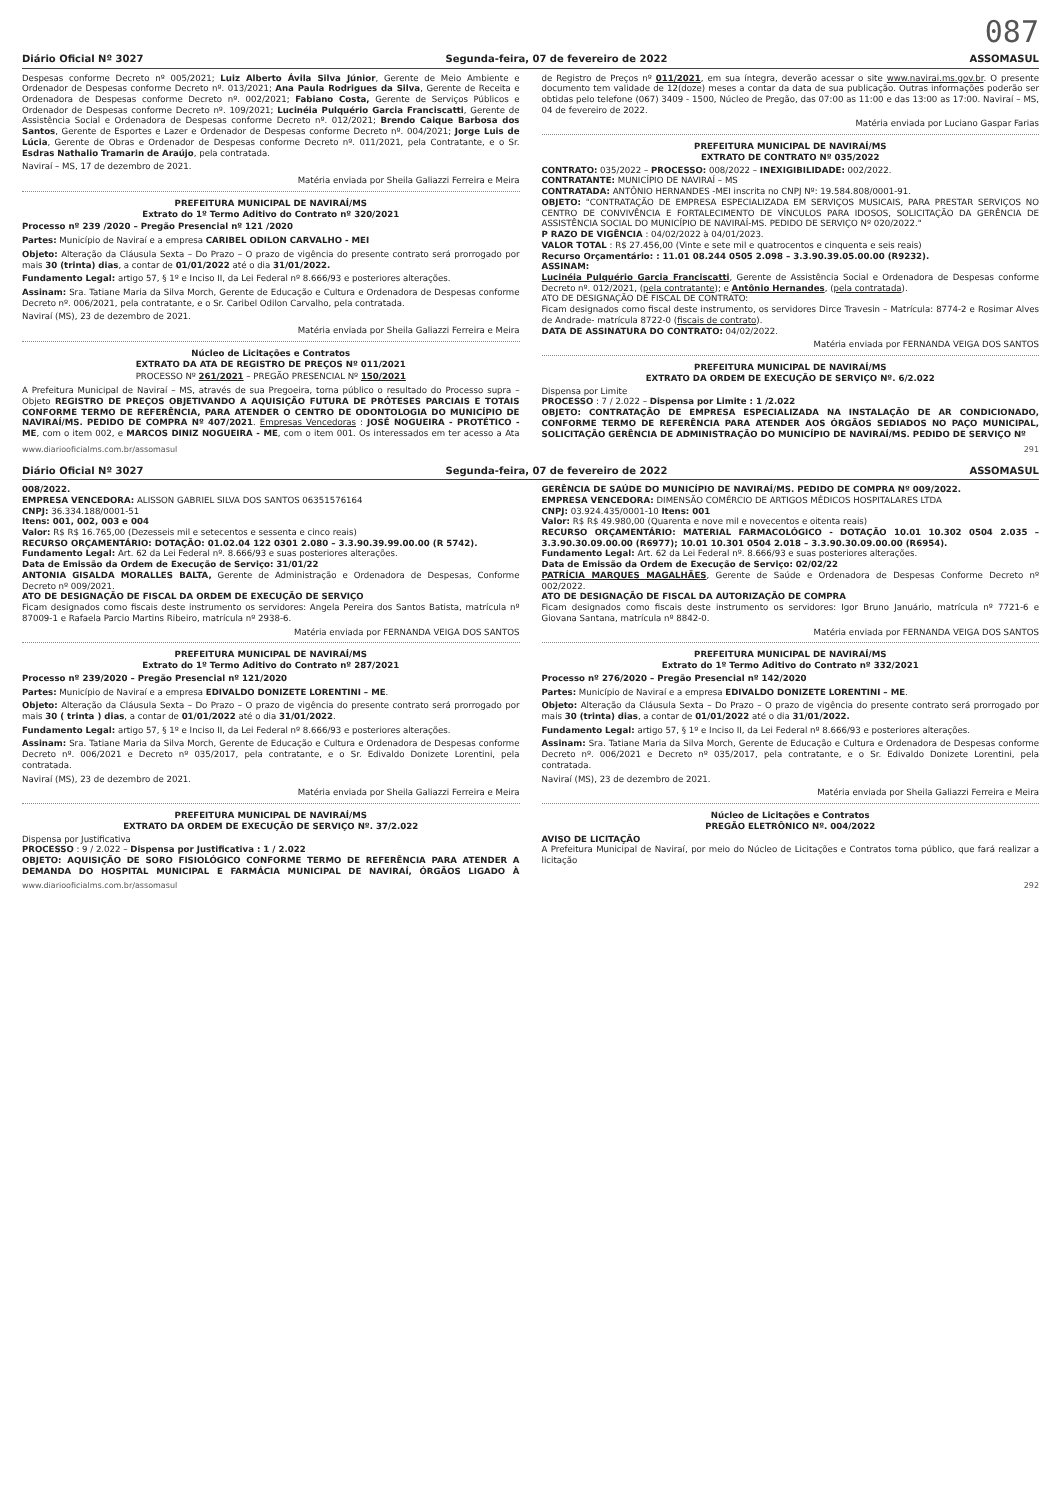087
Diário Oficial Nº 3027 Segunda-feira, 07 de fevereiro de 2022 ASSOMASUL
Despesas conforme Decreto nº 005/2021; Luiz Alberto Ávila Silva Júnior, Gerente de Meio Ambiente e Ordenador de Despesas conforme Decreto nº. 013/2021; Ana Paula Rodrigues da Silva, Gerente de Receita e Ordenadora de Despesas conforme Decreto nº. 002/2021; Fabiano Costa, Gerente de Serviços Públicos e Ordenador de Despesas conforme Decreto nº. 109/2021; Lucinéia Pulquério Garcia Franciscatti, Gerente de Assistência Social e Ordenadora de Despesas conforme Decreto nº. 012/2021; Brendo Caique Barbosa dos Santos, Gerente de Esportes e Lazer e Ordenador de Despesas conforme Decreto nº. 004/2021; Jorge Luis de Lúcia, Gerente de Obras e Ordenador de Despesas conforme Decreto nº. 011/2021, pela Contratante, e o Sr. Esdras Nathalio Tramarin de Araújo, pela contratada.
Naviraí – MS, 17 de dezembro de 2021.
Matéria enviada por Sheila Galiazzi Ferreira e Meira
PREFEITURA MUNICIPAL DE NAVIRAÍ/MS
Extrato do 1º Termo Aditivo do Contrato nº 320/2021
Processo nº 239 /2020 – Pregão Presencial nº 121 /2020
Partes: Município de Naviraí e a empresa CARIBEL ODILON CARVALHO - MEI
Objeto: Alteração da Cláusula Sexta – Do Prazo – O prazo de vigência do presente contrato será prorrogado por mais 30 (trinta) dias, a contar de 01/01/2022 até o dia 31/01/2022.
Fundamento Legal: artigo 57, § 1º e Inciso II, da Lei Federal nº 8.666/93 e posteriores alterações.
Assinam: Sra. Tatiane Maria da Silva Morch, Gerente de Educação e Cultura e Ordenadora de Despesas conforme Decreto nº. 006/2021, pela contratante, e o Sr. Caribel Odilon Carvalho, pela contratada.
Naviraí (MS), 23 de dezembro de 2021.
Matéria enviada por Sheila Galiazzi Ferreira e Meira
Núcleo de Licitações e Contratos
EXTRATO DA ATA DE REGISTRO DE PREÇOS Nº 011/2021
PROCESSO Nº 261/2021 – PREGÃO PRESENCIAL Nº 150/2021
A Prefeitura Municipal de Naviraí – MS, através de sua Pregoeira, torna público o resultado do Processo supra – Objeto REGISTRO DE PREÇOS OBJETIVANDO A AQUISIÇÃO FUTURA DE PRÓTESES PARCIAIS E TOTAIS CONFORME TERMO DE REFERÊNCIA, PARA ATENDER O CENTRO DE ODONTOLOGIA DO MUNICÍPIO DE NAVIRAÍ/MS. PEDIDO DE COMPRA Nº 407/2021. Empresas Vencedoras : JOSÉ NOGUEIRA - PROTÉTICO - ME, com o item 002, e MARCOS DINIZ NOGUEIRA - ME, com o item 001. Os interessados em ter acesso a Ata de Registro de Preços nº 011/2021, em sua íntegra, deverão acessar o site www.navirai.ms.gov.br. O presente documento tem validade de 12(doze) meses a contar da data de sua publicação. Outras informações poderão ser obtidas pelo telefone (067) 3409 - 1500, Núcleo de Pregão, das 07:00 as 11:00 e das 13:00 as 17:00. Naviraí – MS, 04 de fevereiro de 2022.
Matéria enviada por Luciano Gaspar Farias
PREFEITURA MUNICIPAL DE NAVIRAÍ/MS
EXTRATO DE CONTRATO Nº 035/2022
CONTRATO: 035/2022 – PROCESSO: 008/2022 – INEXIGIBILIDADE: 002/2022.
CONTRATANTE: MUNICÍPIO DE NAVIRAÍ – MS
CONTRATADA: ANTÔNIO HERNANDES -MEI inscrita no CNPJ Nº: 19.584.808/0001-91.
OBJETO: "CONTRATAÇÃO DE EMPRESA ESPECIALIZADA EM SERVIÇOS MUSICAIS, PARA PRESTAR SERVIÇOS NO CENTRO DE CONVIVÊNCIA E FORTALECIMENTO DE VÍNCULOS PARA IDOSOS, SOLICITAÇÃO DA GERÊNCIA DE ASSISTÊNCIA SOCIAL DO MUNICÍPIO DE NAVIRAÍ-MS. PEDIDO DE SERVIÇO Nº 020/2022."
P RAZO DE VIGÊNCIA : 04/02/2022 à 04/01/2023.
VALOR TOTAL : R$ 27.456,00 (Vinte e sete mil e quatrocentos e cinquenta e seis reais)
Recurso Orçamentário: : 11.01 08.244 0505 2.098 – 3.3.90.39.05.00.00 (R9232).
ASSINAM:
Lucinéia Pulquério Garcia Franciscatti, Gerente de Assistência Social e Ordenadora de Despesas conforme Decreto nº. 012/2021, (pela contratante); e Antônio Hernandes, (pela contratada).
ATO DE DESIGNAÇÃO DE FISCAL DE CONTRATO:
Ficam designados como fiscal deste instrumento, os servidores Dirce Travesin – Matrícula: 8774-2 e Rosimar Alves de Andrade- matrícula 8722-0 (fiscais de contrato).
DATA DE ASSINATURA DO CONTRATO: 04/02/2022.
Matéria enviada por FERNANDA VEIGA DOS SANTOS
PREFEITURA MUNICIPAL DE NAVIRAÍ/MS
EXTRATO DA ORDEM DE EXECUÇÃO DE SERVIÇO Nº. 6/2.022
Dispensa por Limite
PROCESSO : 7 / 2.022 – Dispensa por Limite : 1 /2.022
OBJETO: CONTRATAÇÃO DE EMPRESA ESPECIALIZADA NA INSTALAÇÃO DE AR CONDICIONADO, CONFORME TERMO DE REFERÊNCIA PARA ATENDER AOS ÓRGÃOS SEDIADOS NO PAÇO MUNICIPAL, SOLICITAÇÃO GERÊNCIA DE ADMINISTRAÇÃO DO MUNICÍPIO DE NAVIRAÍ/MS. PEDIDO DE SERVIÇO Nº
www.diariooficialms.com.br/assomasul 291
Diário Oficial Nº 3027 Segunda-feira, 07 de fevereiro de 2022 ASSOMASUL
008/2022.
EMPRESA VENCEDORA: ALISSON GABRIEL SILVA DOS SANTOS 06351576164
CNPJ: 36.334.188/0001-51
Itens: 001, 002, 003 e 004
Valor: R$ R$ 16.765,00 (Dezesseis mil e setecentos e sessenta e cinco reais)
RECURSO ORÇAMENTÁRIO: DOTAÇÃO: 01.02.04 122 0301 2.080 – 3.3.90.39.99.00.00 (R 5742).
Fundamento Legal: Art. 62 da Lei Federal nº. 8.666/93 e suas posteriores alterações.
Data de Emissão da Ordem de Execução de Serviço: 31/01/22
ANTONIA GISALDA MORALLES BALTA, Gerente de Administração e Ordenadora de Despesas, Conforme Decreto nº 009/2021.
ATO DE DESIGNAÇÃO DE FISCAL DA ORDEM DE EXECUÇÃO DE SERVIÇO
Ficam designados como fiscais deste instrumento os servidores: Angela Pereira dos Santos Batista, matrícula nº 87009-1 e Rafaela Parcio Martins Ribeiro, matrícula nº 2938-6.
Matéria enviada por FERNANDA VEIGA DOS SANTOS
PREFEITURA MUNICIPAL DE NAVIRAÍ/MS
Extrato do 1º Termo Aditivo do Contrato nº 287/2021
Processo nº 239/2020 – Pregão Presencial nº 121/2020
Partes: Município de Naviraí e a empresa EDIVALDO DONIZETE LORENTINI – ME.
Objeto: Alteração da Cláusula Sexta – Do Prazo – O prazo de vigência do presente contrato será prorrogado por mais 30 ( trinta ) dias, a contar de 01/01/2022 até o dia 31/01/2022.
Fundamento Legal: artigo 57, § 1º e Inciso II, da Lei Federal nº 8.666/93 e posteriores alterações.
Assinam: Sra. Tatiane Maria da Silva Morch, Gerente de Educação e Cultura e Ordenadora de Despesas conforme Decreto nº. 006/2021 e Decreto nº 035/2017, pela contratante, e o Sr. Edivaldo Donizete Lorentini, pela contratada.
Naviraí (MS), 23 de dezembro de 2021.
Matéria enviada por Sheila Galiazzi Ferreira e Meira
PREFEITURA MUNICIPAL DE NAVIRAÍ/MS
EXTRATO DA ORDEM DE EXECUÇÃO DE SERVIÇO Nº. 37/2.022
Dispensa por Justificativa
PROCESSO : 9 / 2.022 – Dispensa por Justificativa : 1 / 2.022
OBJETO: AQUISIÇÃO DE SORO FISIOLÓGICO CONFORME TERMO DE REFERÊNCIA PARA ATENDER A DEMANDA DO HOSPITAL MUNICIPAL E FARMÁCIA MUNICIPAL DE NAVIRAÍ, ÓRGÃOS LIGADO À GERÊNCIA DE SAÚDE DO MUNICÍPIO DE NAVIRAÍ/MS. PEDIDO DE COMPRA Nº 009/2022.
EMPRESA VENCEDORA: DIMENSÃO COMÉRCIO DE ARTIGOS MÉDICOS HOSPITALARES LTDA
CNPJ: 03.924.435/0001-10 Itens: 001
Valor: R$ R$ 49.980,00 (Quarenta e nove mil e novecentos e oitenta reais)
RECURSO ORÇAMENTÁRIO: MATERIAL FARMACOLÓGICO - DOTAÇÃO 10.01 10.302 0504 2.035 – 3.3.90.30.09.00.00 (R6977); 10.01 10.301 0504 2.018 – 3.3.90.30.09.00.00 (R6954).
Fundamento Legal: Art. 62 da Lei Federal nº. 8.666/93 e suas posteriores alterações.
Data de Emissão da Ordem de Execução de Serviço: 02/02/22
PATRÍCIA MARQUES MAGALHÃES, Gerente de Saúde e Ordenadora de Despesas Conforme Decreto nº 002/2022.
ATO DE DESIGNAÇÃO DE FISCAL DA AUTORIZAÇÃO DE COMPRA
Ficam designados como fiscais deste instrumento os servidores: Igor Bruno Januário, matrícula nº 7721-6 e Giovana Santana, matrícula nº 8842-0.
Matéria enviada por FERNANDA VEIGA DOS SANTOS
PREFEITURA MUNICIPAL DE NAVIRAÍ/MS
Extrato do 1º Termo Aditivo do Contrato nº 332/2021
Processo nº 276/2020 – Pregão Presencial nº 142/2020
Partes: Município de Naviraí e a empresa EDIVALDO DONIZETE LORENTINI – ME.
Objeto: Alteração da Cláusula Sexta – Do Prazo – O prazo de vigência do presente contrato será prorrogado por mais 30 (trinta) dias, a contar de 01/01/2022 até o dia 31/01/2022.
Fundamento Legal: artigo 57, § 1º e Inciso II, da Lei Federal nº 8.666/93 e posteriores alterações.
Assinam: Sra. Tatiane Maria da Silva Morch, Gerente de Educação e Cultura e Ordenadora de Despesas conforme Decreto nº. 006/2021 e Decreto nº 035/2017, pela contratante, e o Sr. Edivaldo Donizete Lorentini, pela contratada.
Naviraí (MS), 23 de dezembro de 2021.
Matéria enviada por Sheila Galiazzi Ferreira e Meira
Núcleo de Licitações e Contratos
PREGÃO ELETRÔNICO Nº. 004/2022
AVISO DE LICITAÇÃO
A Prefeitura Municipal de Naviraí, por meio do Núcleo de Licitações e Contratos torna público, que fará realizar a licitação
www.diariooficialms.com.br/assomasul 292